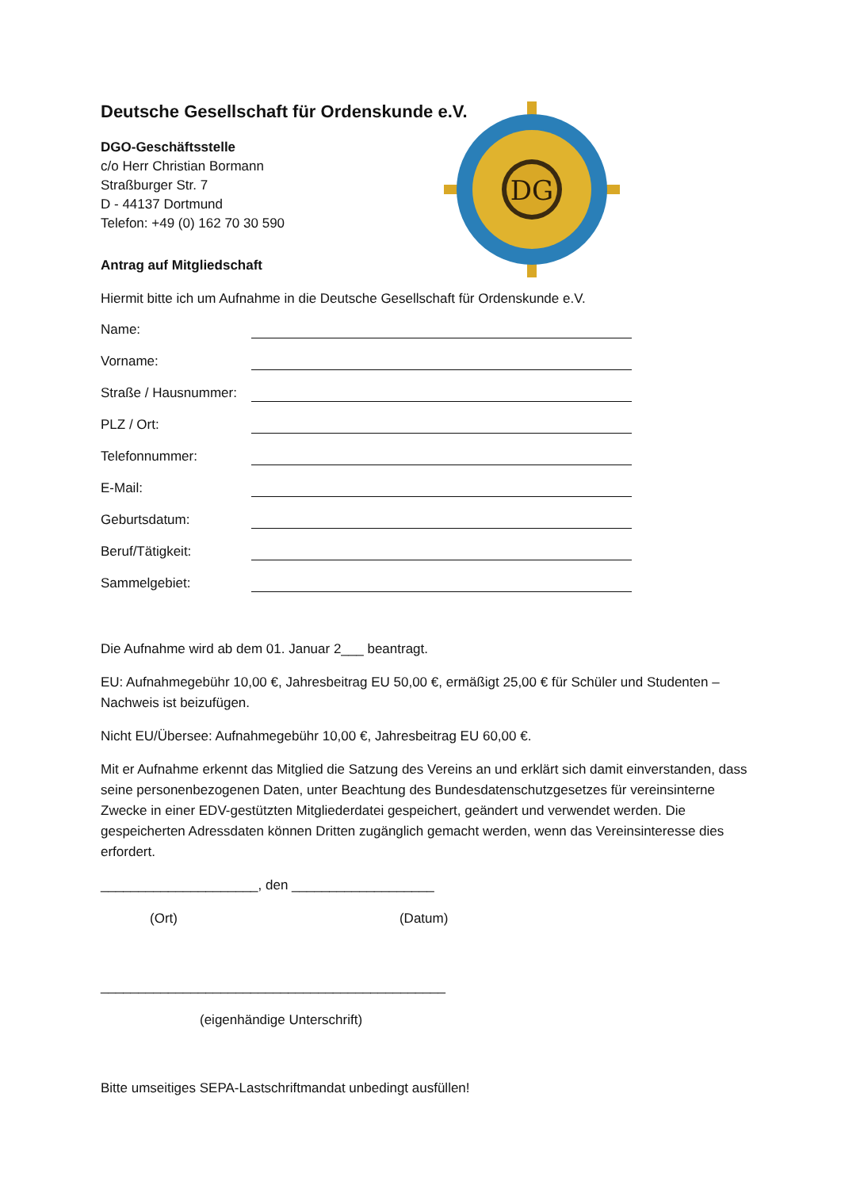DG
Deutsche Gesellschaft für Ordenskunde e.V.
DGO-Geschäftsstelle
c/o Herr Christian Bormann
Straßburger Str. 7
D - 44137 Dortmund
Telefon: +49 (0) 162 70 30 590
Antrag auf Mitgliedschaft
Hiermit bitte ich um Aufnahme in die Deutsche Gesellschaft für Ordenskunde e.V.
Name:
Vorname:
Straße / Hausnummer:
PLZ / Ort:
Telefonnummer:
E-Mail:
Geburtsdatum:
Beruf/Tätigkeit:
Sammelgebiet:
Die Aufnahme wird ab dem 01. Januar 2___ beantragt.
EU: Aufnahmegebühr 10,00 €, Jahresbeitrag EU 50,00 €, ermäßigt 25,00 € für Schüler und Studenten – Nachweis ist beizufügen.
Nicht EU/Übersee: Aufnahmegebühr 10,00 €, Jahresbeitrag EU 60,00 €.
Mit er Aufnahme erkennt das Mitglied die Satzung des Vereins an und erklärt sich damit einverstanden, dass seine personenbezogenen Daten, unter Beachtung des Bundesdatenschutzgesetzes für vereinsinterne Zwecke in einer EDV-gestützten Mitgliederdatei gespeichert, geändert und verwendet werden. Die gespeicherten Adressdaten können Dritten zugänglich gemacht werden, wenn das Vereinsinteresse dies erfordert.
_____________________, den ___________________
(Ort) (Datum)
______________________________________________
(eigenhändige Unterschrift)
Bitte umseitiges SEPA-Lastschriftmandat unbedingt ausfüllen!